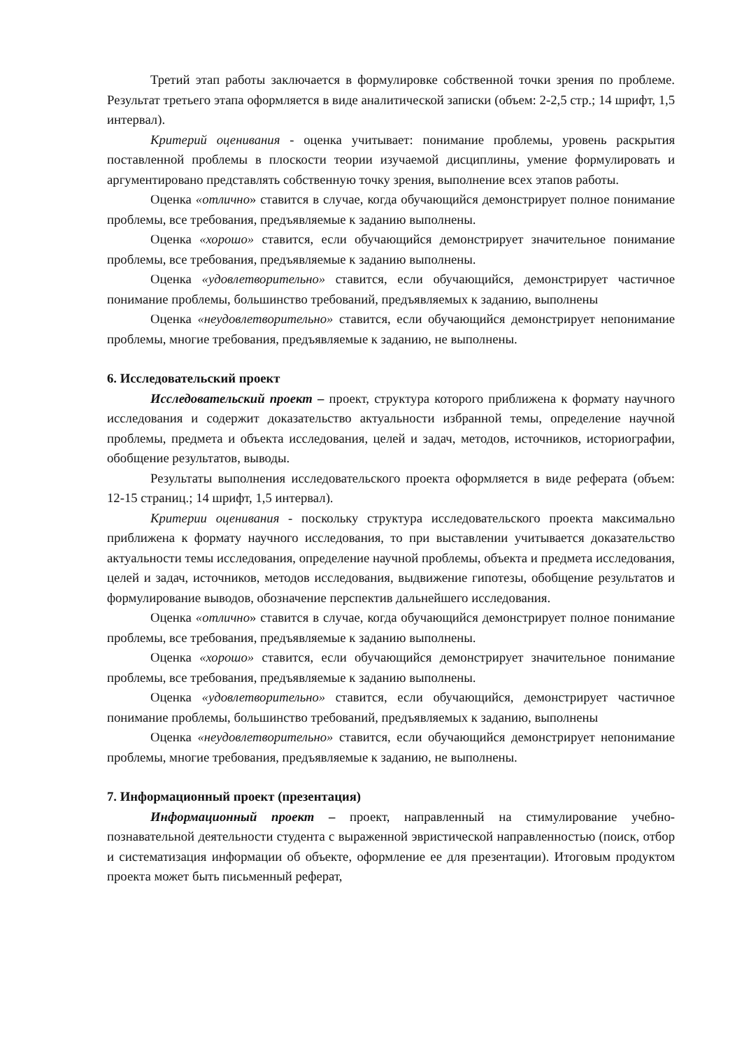Третий этап работы заключается в формулировке собственной точки зрения по проблеме. Результат третьего этапа оформляется в виде аналитической записки (объем: 2-2,5 стр.; 14 шрифт, 1,5 интервал).
Критерий оценивания - оценка учитывает: понимание проблемы, уровень раскрытия поставленной проблемы в плоскости теории изучаемой дисциплины, умение формулировать и аргументировано представлять собственную точку зрения, выполнение всех этапов работы.
Оценка «отлично» ставится в случае, когда обучающийся демонстрирует полное понимание проблемы, все требования, предъявляемые к заданию выполнены.
Оценка «хорошо» ставится, если обучающийся демонстрирует значительное понимание проблемы, все требования, предъявляемые к заданию выполнены.
Оценка «удовлетворительно» ставится, если обучающийся, демонстрирует частичное понимание проблемы, большинство требований, предъявляемых к заданию, выполнены
Оценка «неудовлетворительно» ставится, если обучающийся демонстрирует непонимание проблемы, многие требования, предъявляемые к заданию, не выполнены.
6. Исследовательский проект
Исследовательский проект – проект, структура которого приближена к формату научного исследования и содержит доказательство актуальности избранной темы, определение научной проблемы, предмета и объекта исследования, целей и задач, методов, источников, историографии, обобщение результатов, выводы.
Результаты выполнения исследовательского проекта оформляется в виде реферата (объем: 12-15 страниц.; 14 шрифт, 1,5 интервал).
Критерии оценивания - поскольку структура исследовательского проекта максимально приближена к формату научного исследования, то при выставлении учитывается доказательство актуальности темы исследования, определение научной проблемы, объекта и предмета исследования, целей и задач, источников, методов исследования, выдвижение гипотезы, обобщение результатов и формулирование выводов, обозначение перспектив дальнейшего исследования.
Оценка «отлично» ставится в случае, когда обучающийся демонстрирует полное понимание проблемы, все требования, предъявляемые к заданию выполнены.
Оценка «хорошо» ставится, если обучающийся демонстрирует значительное понимание проблемы, все требования, предъявляемые к заданию выполнены.
Оценка «удовлетворительно» ставится, если обучающийся, демонстрирует частичное понимание проблемы, большинство требований, предъявляемых к заданию, выполнены
Оценка «неудовлетворительно» ставится, если обучающийся демонстрирует непонимание проблемы, многие требования, предъявляемые к заданию, не выполнены.
7. Информационный проект (презентация)
Информационный проект – проект, направленный на стимулирование учебно-познавательной деятельности студента с выраженной эвристической направленностью (поиск, отбор и систематизация информации об объекте, оформление ее для презентации). Итоговым продуктом проекта может быть письменный реферат,